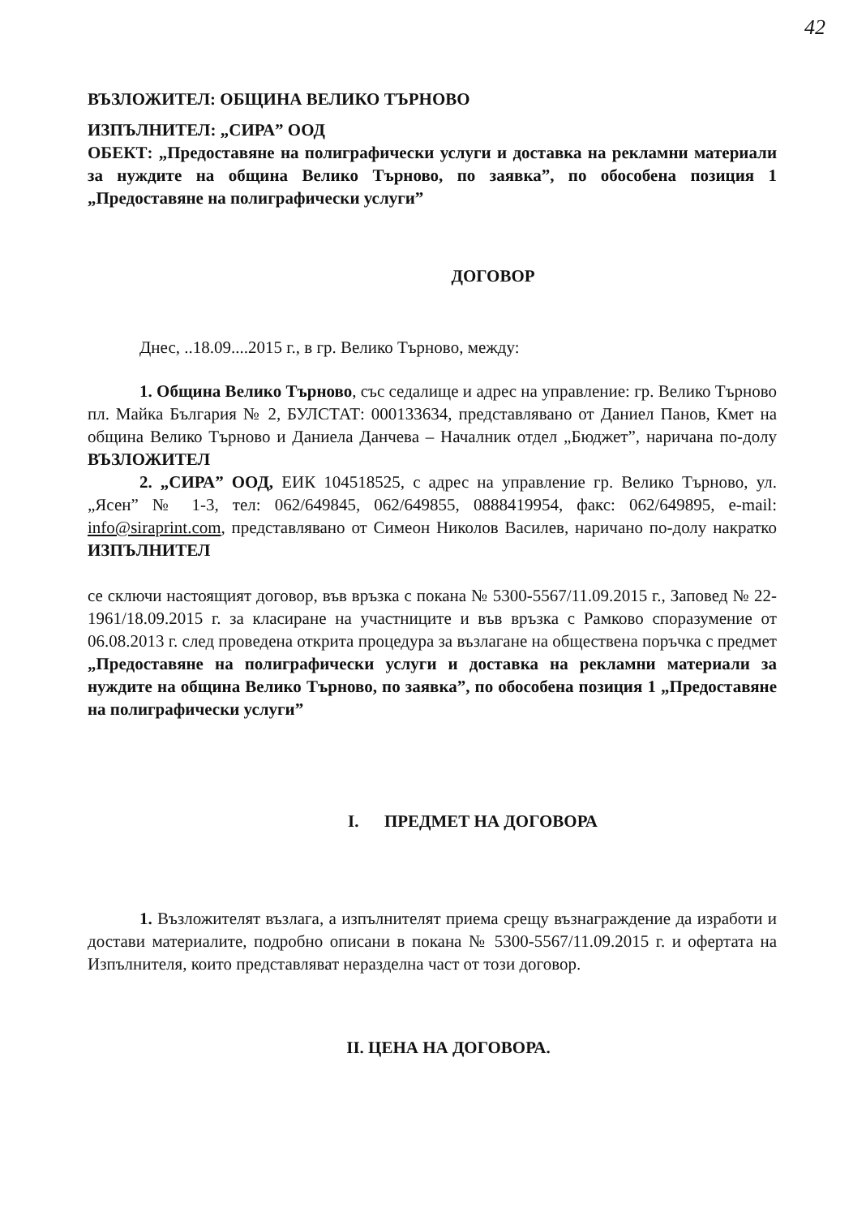42
ВЪЗЛОЖИТЕЛ: ОБЩИНА ВЕЛИКО ТЪРНОВО
ИЗПЪЛНИТЕЛ: „СИРА” ООД
ОБЕКТ: „Предоставяне на полиграфически услуги и доставка на рекламни материали за нуждите на община Велико Търново, по заявка”, по обособена позиция 1 „Предоставяне на полиграфически услуги”
ДОГОВОР
Днес, ..18.09....2015 г., в гр. Велико Търново, между:
1. Община Велико Търново, със седалище и адрес на управление: гр. Велико Търново пл. Майка България № 2, БУЛСТАТ: 000133634, представлявано от Даниел Панов, Кмет на община Велико Търново и Даниела Данчева – Началник отдел „Бюджет”, наричана по-долу ВЪЗЛОЖИТЕЛ
2. „СИРА” ООД, ЕИК 104518525, с адрес на управление гр. Велико Търново, ул. „Ясен” № 1-3, тел: 062/649845, 062/649855, 0888419954, факс: 062/649895, e-mail: info@siraprint.com, представлявано от Симеон Николов Василев, наричано по-долу накратко ИЗПЪЛНИТЕЛ
се сключи настоящият договор, във връзка с покана № 5300-5567/11.09.2015 г., Заповед № 22-1961/18.09.2015 г. за класиране на участниците и във връзка с Рамково споразумение от 06.08.2013 г. след проведена открита процедура за възлагане на обществена поръчка с предмет „Предоставяне на полиграфически услуги и доставка на рекламни материали за нуждите на община Велико Търново, по заявка”, по обособена позиция 1 „Предоставяне на полиграфически услуги”
I. ПРЕДМЕТ НА ДОГОВОРА
1. Възложителят възлага, а изпълнителят приема срещу възнаграждение да изработи и достави материалите, подробно описани в покана № 5300-5567/11.09.2015 г. и офертата на Изпълнителя, които представляват неразделна част от този договор.
II. ЦЕНА НА ДОГОВОРА.